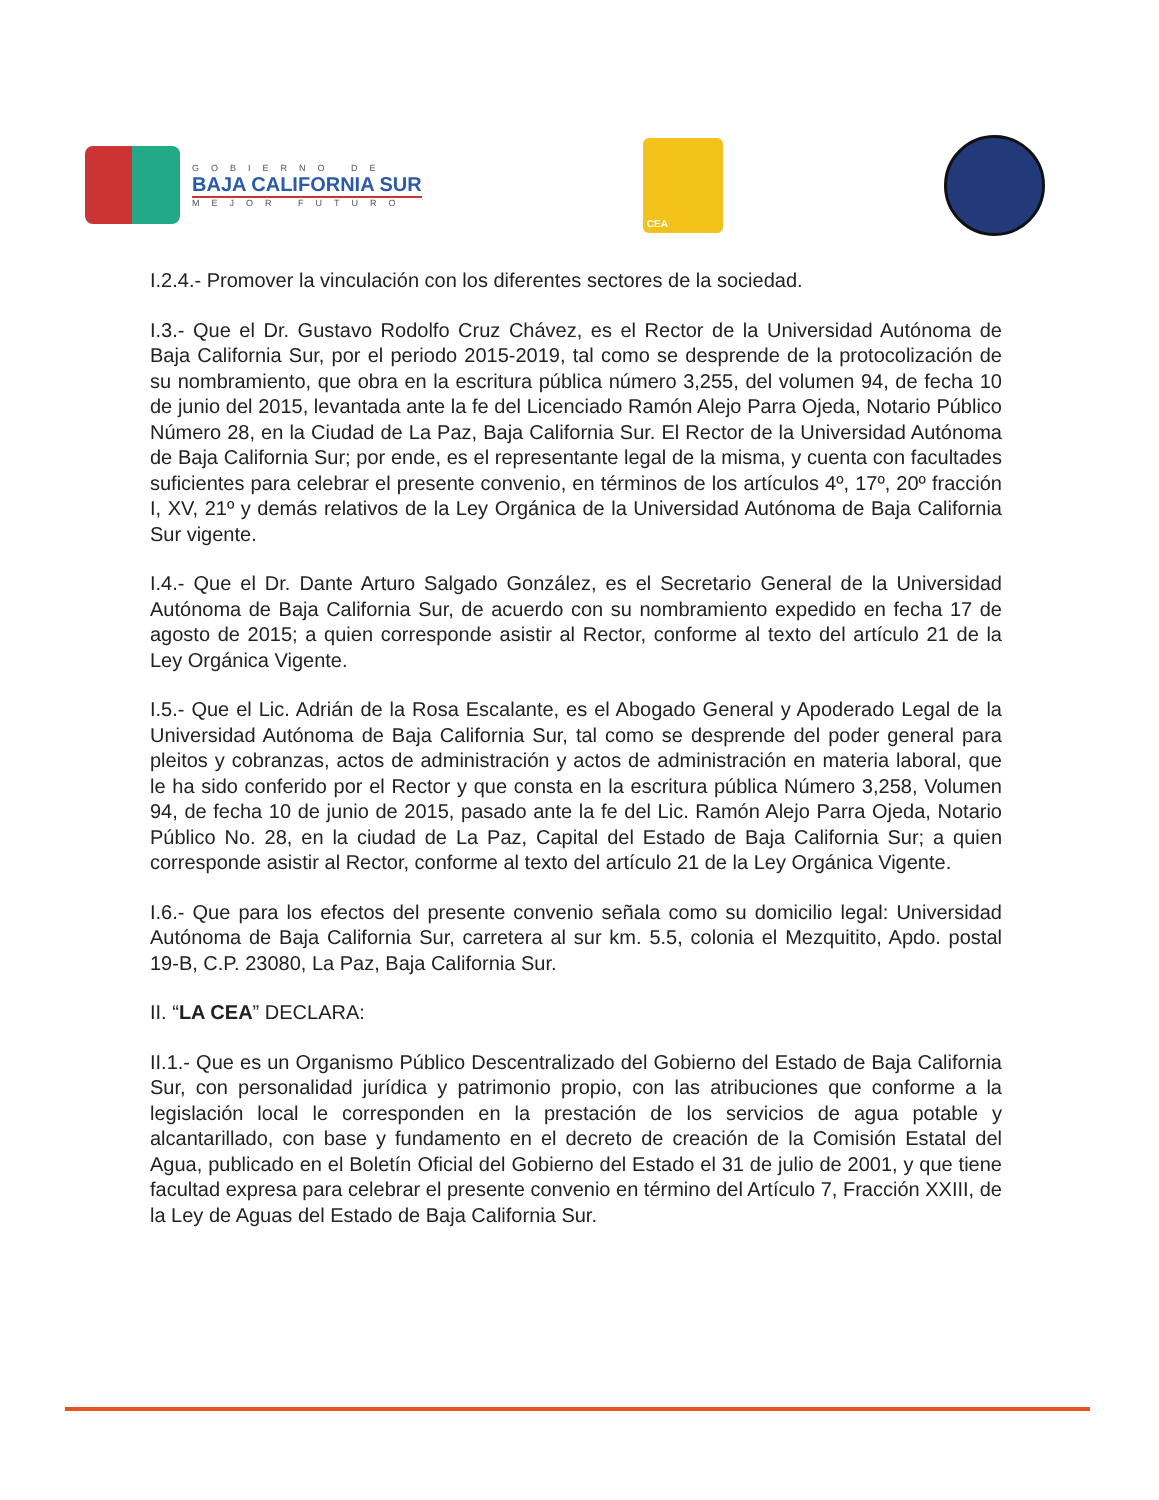GOBIERNO DE
BAJA CALIFORNIA SUR
MEJOR FUTURO
CEA
I.2.4.- Promover la vinculación con los diferentes sectores de la sociedad.
I.3.- Que el Dr. Gustavo Rodolfo Cruz Chávez, es el Rector de la Universidad Autónoma de Baja California Sur, por el periodo 2015-2019, tal como se desprende de la protocolización de su nombramiento, que obra en la escritura pública número 3,255, del volumen 94, de fecha 10 de junio del 2015, levantada ante la fe del Licenciado Ramón Alejo Parra Ojeda, Notario Público Número 28, en la Ciudad de La Paz, Baja California Sur. El Rector de la Universidad Autónoma de Baja California Sur; por ende, es el representante legal de la misma, y cuenta con facultades suficientes para celebrar el presente convenio, en términos de los artículos 4º, 17º, 20º fracción I, XV, 21º y demás relativos de la Ley Orgánica de la Universidad Autónoma de Baja California Sur vigente.
I.4.- Que el Dr. Dante Arturo Salgado González, es el Secretario General de la Universidad Autónoma de Baja California Sur, de acuerdo con su nombramiento expedido en fecha 17 de agosto de 2015; a quien corresponde asistir al Rector, conforme al texto del artículo 21 de la Ley Orgánica Vigente.
I.5.- Que el Lic. Adrián de la Rosa Escalante, es el Abogado General y Apoderado Legal de la Universidad Autónoma de Baja California Sur, tal como se desprende del poder general para pleitos y cobranzas, actos de administración y actos de administración en materia laboral, que le ha sido conferido por el Rector y que consta en la escritura pública Número 3,258, Volumen 94, de fecha 10 de junio de 2015, pasado ante la fe del Lic. Ramón Alejo Parra Ojeda, Notario Público No. 28, en la ciudad de La Paz, Capital del Estado de Baja California Sur; a quien corresponde asistir al Rector, conforme al texto del artículo 21 de la Ley Orgánica Vigente.
I.6.- Que para los efectos del presente convenio señala como su domicilio legal: Universidad Autónoma de Baja California Sur, carretera al sur km. 5.5, colonia el Mezquitito, Apdo. postal 19-B, C.P. 23080, La Paz, Baja California Sur.
II. “LA CEA” DECLARA:
II.1.- Que es un Organismo Público Descentralizado del Gobierno del Estado de Baja California Sur, con personalidad jurídica y patrimonio propio, con las atribuciones que conforme a la legislación local le corresponden en la prestación de los servicios de agua potable y alcantarillado, con base y fundamento en el decreto de creación de la Comisión Estatal del Agua, publicado en el Boletín Oficial del Gobierno del Estado el 31 de julio de 2001, y que tiene facultad expresa para celebrar el presente convenio en término del Artículo 7, Fracción XXIII, de la Ley de Aguas del Estado de Baja California Sur.